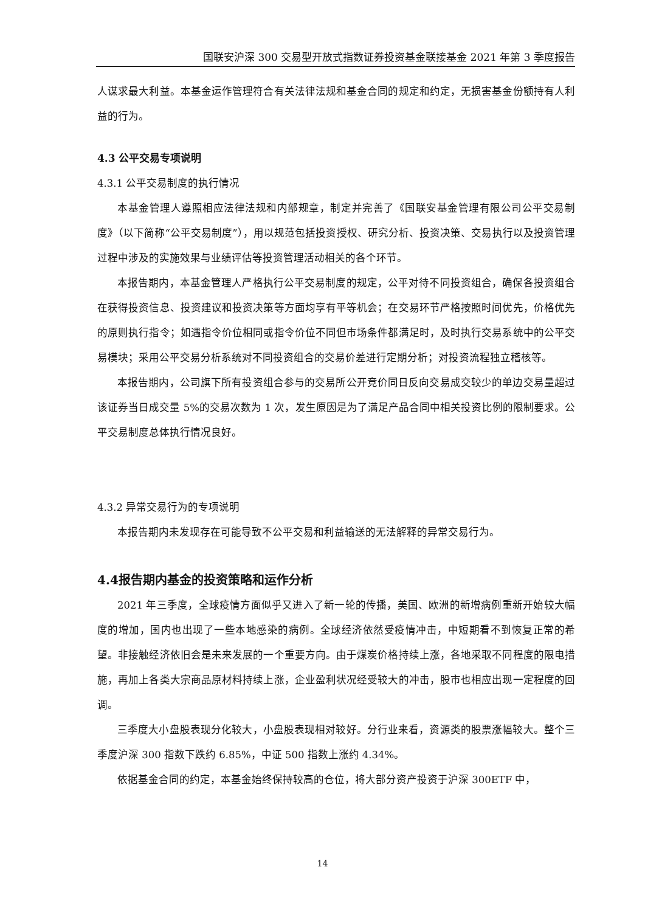国联安沪深 300 交易型开放式指数证券投资基金联接基金 2021 年第 3 季度报告
人谋求最大利益。本基金运作管理符合有关法律法规和基金合同的规定和约定，无损害基金份额持有人利益的行为。
4.3 公平交易专项说明
4.3.1 公平交易制度的执行情况
本基金管理人遵照相应法律法规和内部规章，制定并完善了《国联安基金管理有限公司公平交易制度》（以下简称“公平交易制度”），用以规范包括投资授权、研究分析、投资决策、交易执行以及投资管理过程中涉及的实施效果与业绩评估等投资管理活动相关的各个环节。
本报告期内，本基金管理人严格执行公平交易制度的规定，公平对待不同投资组合，确保各投资组合在获得投资信息、投资建议和投资决策等方面均享有平等机会；在交易环节严格按照时间优先，价格优先的原则执行指令；如遇指令价位相同或指令价位不同但市场条件都满足时，及时执行交易系统中的公平交易模块；采用公平交易分析系统对不同投资组合的交易价差进行定期分析；对投资流程独立稽核等。
本报告期内，公司旗下所有投资组合参与的交易所公开竞价同日反向交易成交较少的单边交易量超过该证券当日成交量 5%的交易次数为 1 次，发生原因是为了满足产品合同中相关投资比例的限制要求。公平交易制度总体执行情况良好。
4.3.2 异常交易行为的专项说明
本报告期内未发现存在可能导致不公平交易和利益输送的无法解释的异常交易行为。
4.4报告期内基金的投资策略和运作分析
2021 年三季度，全球疫情方面似乎又进入了新一轮的传播，美国、欧洲的新增病例重新开始较大幅度的增加，国内也出现了一些本地感染的病例。全球经济依然受疫情冲击，中短期看不到恢复正常的希望。非接触经济依旧会是未来发展的一个重要方向。由于煤炭价格持续上涨，各地采取不同程度的限电措施，再加上各类大宗商品原材料持续上涨，企业盈利状况经受较大的冲击，股市也相应出现一定程度的回调。
三季度大小盘股表现分化较大，小盘股表现相对较好。分行业来看，资源类的股票涨幅较大。整个三季度沪深 300 指数下跌约 6.85%，中证 500 指数上涨约 4.34%。
依据基金合同的约定，本基金始终保持较高的仓位，将大部分资产投资于沪深 300ETF 中，
14